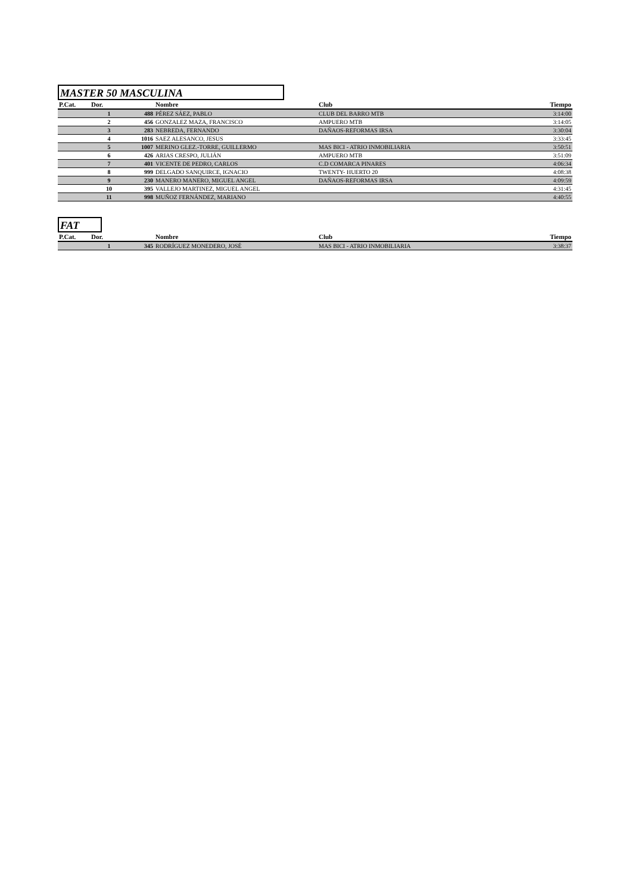MASTER 50 MASCULINA
| P.Cat. | Dor. | | Nombre | Club | Tiempo |
| --- | --- | --- | --- | --- | --- |
| | 1 | 488 | PÉREZ SÁEZ, PABLO | CLUB DEL BARRO MTB | 3:14:00 |
| | 2 | 456 | GONZALEZ MAZA, FRANCISCO | AMPUERO MTB | 3:14:05 |
| | 3 | 283 | NEBREDA, FERNANDO | DAÑAOS-REFORMAS IRSA | 3:30:04 |
| | 4 | 1016 | SAEZ ALESANCO, JESUS | | 3:33:45 |
| | 5 | 1007 | MERINO GLEZ.-TORRE, GUILLERMO | MAS BICI - ATRIO INMOBILIARIA | 3:50:51 |
| | 6 | 426 | ARIAS CRESPO, JULIÁN | AMPUERO MTB | 3:51:09 |
| | 7 | 401 | VICENTE DE PEDRO, CARLOS | C.D COMARCA PINARES | 4:06:34 |
| | 8 | 999 | DELGADO SANQUIRCE, IGNACIO | TWENTY- HUERTO 20 | 4:08:38 |
| | 9 | 230 | MANERO MANERO, MIGUEL ANGEL | DAÑAOS-REFORMAS IRSA | 4:09:59 |
| | 10 | 395 | VALLEJO MARTINEZ, MIGUEL ANGEL | | 4:31:45 |
| | 11 | 998 | MUÑOZ FERNÁNDEZ, MARIANO | | 4:40:55 |
FAT
| P.Cat. | Dor. | | Nombre | Club | Tiempo |
| --- | --- | --- | --- | --- | --- |
| | 1 | 345 | RODRÍGUEZ MONEDERO, JOSÉ | MAS BICI - ATRIO INMOBILIARIA | 3:38:37 |